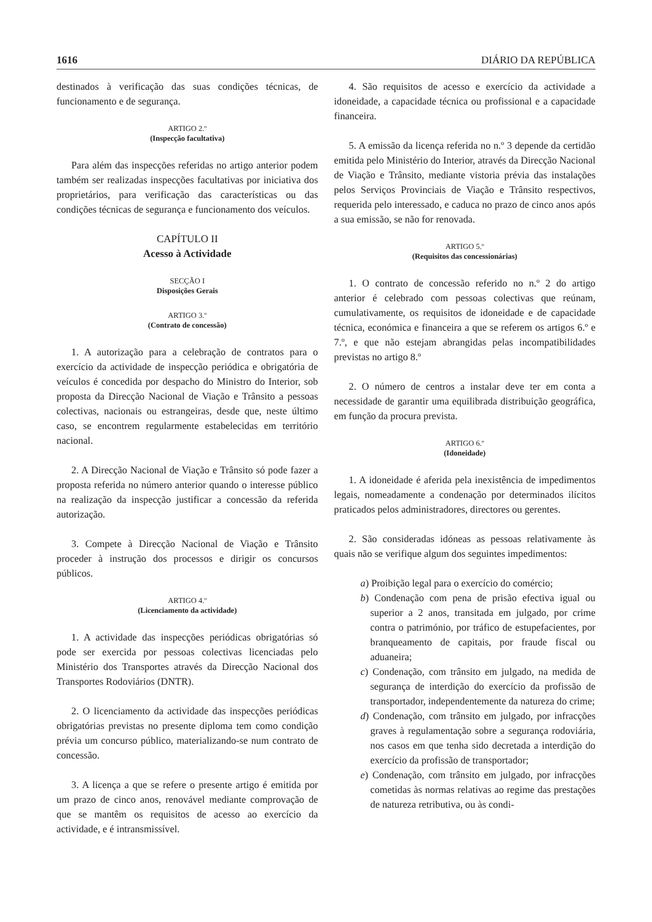1616 DIÁRIO DA REPÚBLICA
destinados à verificação das suas condições técnicas, de funcionamento e de segurança.
ARTIGO 2.º
(Inspecção facultativa)
Para além das inspecções referidas no artigo anterior podem também ser realizadas inspecções facultativas por iniciativa dos proprietários, para verificação das características ou das condições técnicas de segurança e funcionamento dos veículos.
CAPÍTULO II
Acesso à Actividade
SECÇÃO I
Disposições Gerais
ARTIGO 3.º
(Contrato de concessão)
1. A autorização para a celebração de contratos para o exercício da actividade de inspecção periódica e obrigatória de veículos é concedida por despacho do Ministro do Interior, sob proposta da Direcção Nacional de Viação e Trânsito a pessoas colectivas, nacionais ou estrangeiras, desde que, neste último caso, se encontrem regularmente estabelecidas em território nacional.
2. A Direcção Nacional de Viação e Trânsito só pode fazer a proposta referida no número anterior quando o interesse público na realização da inspecção justificar a concessão da referida autorização.
3. Compete à Direcção Nacional de Viação e Trânsito proceder à instrução dos processos e dirigir os concursos públicos.
ARTIGO 4.º
(Licenciamento da actividade)
1. A actividade das inspecções periódicas obrigatórias só pode ser exercida por pessoas colectivas licenciadas pelo Ministério dos Transportes através da Direcção Nacional dos Transportes Rodoviários (DNTR).
2. O licenciamento da actividade das inspecções periódicas obrigatórias previstas no presente diploma tem como condição prévia um concurso público, materializando-se num contrato de concessão.
3. A licença a que se refere o presente artigo é emitida por um prazo de cinco anos, renovável mediante comprovação de que se mantêm os requisitos de acesso ao exercício da actividade, e é intransmissível.
4. São requisitos de acesso e exercício da actividade a idoneidade, a capacidade técnica ou profissional e a capacidade financeira.
5. A emissão da licença referida no n.º 3 depende da certidão emitida pelo Ministério do Interior, através da Direcção Nacional de Viação e Trânsito, mediante vistoria prévia das instalações pelos Serviços Provinciais de Viação e Trânsito respectivos, requerida pelo interessado, e caduca no prazo de cinco anos após a sua emissão, se não for renovada.
ARTIGO 5.º
(Requisitos das concessionárias)
1. O contrato de concessão referido no n.º 2 do artigo anterior é celebrado com pessoas colectivas que reúnam, cumulativamente, os requisitos de idoneidade e de capacidade técnica, económica e financeira a que se referem os artigos 6.º e 7.º, e que não estejam abrangidas pelas incompatibilidades previstas no artigo 8.º
2. O número de centros a instalar deve ter em conta a necessidade de garantir uma equilibrada distribuição geográfica, em função da procura prevista.
ARTIGO 6.º
(Idoneidade)
1. A idoneidade é aferida pela inexistência de impedimentos legais, nomeadamente a condenação por determinados ilícitos praticados pelos administradores, directores ou gerentes.
2. São consideradas idóneas as pessoas relativamente às quais não se verifique algum dos seguintes impedimentos:
a) Proibição legal para o exercício do comércio;
b) Condenação com pena de prisão efectiva igual ou superior a 2 anos, transitada em julgado, por crime contra o património, por tráfico de estupefacientes, por branqueamento de capitais, por fraude fiscal ou aduaneira;
c) Condenação, com trânsito em julgado, na medida de segurança de interdição do exercício da profissão de transportador, independentemente da natureza do crime;
d) Condenação, com trânsito em julgado, por infracções graves à regulamentação sobre a segurança rodoviária, nos casos em que tenha sido decretada a interdição do exercício da profissão de transportador;
e) Condenação, com trânsito em julgado, por infracções cometidas às normas relativas ao regime das prestações de natureza retributiva, ou às condi-